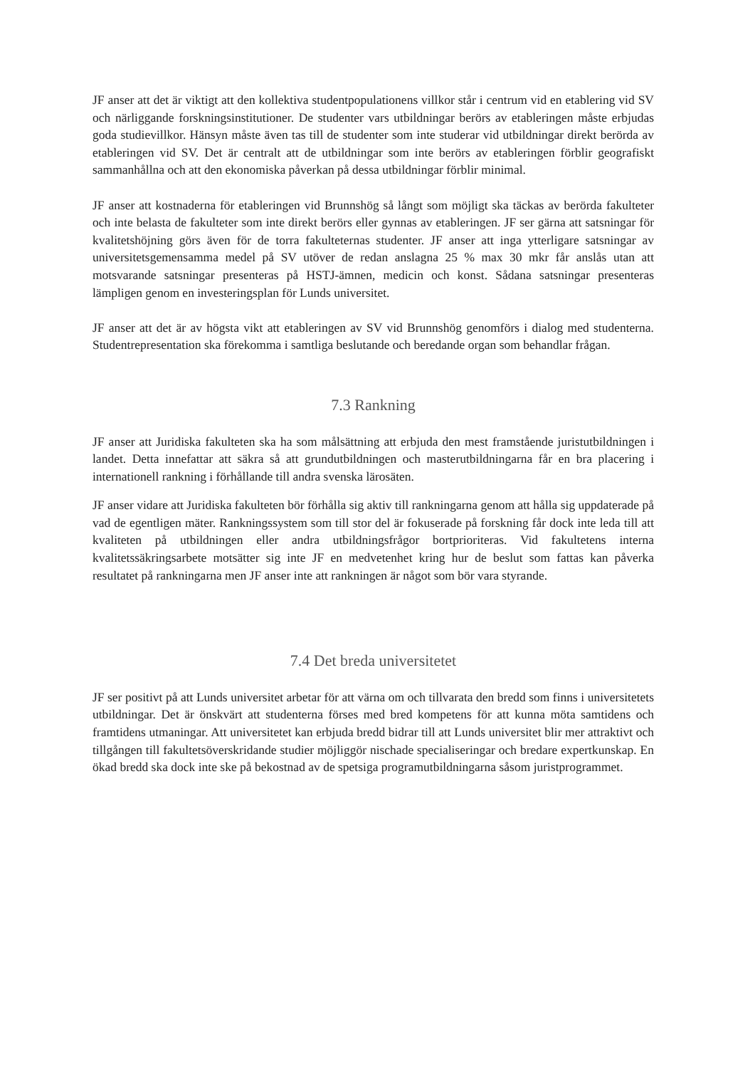JF anser att det är viktigt att den kollektiva studentpopulationens villkor står i centrum vid en etablering vid SV och närliggande forskningsinstitutioner. De studenter vars utbildningar berörs av etableringen måste erbjudas goda studievillkor. Hänsyn måste även tas till de studenter som inte studerar vid utbildningar direkt berörda av etableringen vid SV. Det är centralt att de utbildningar som inte berörs av etableringen förblir geografiskt sammanhållna och att den ekonomiska påverkan på dessa utbildningar förblir minimal.
JF anser att kostnaderna för etableringen vid Brunnshög så långt som möjligt ska täckas av berörda fakulteter och inte belasta de fakulteter som inte direkt berörs eller gynnas av etableringen. JF ser gärna att satsningar för kvalitetshöjning görs även för de torra fakulteternas studenter. JF anser att inga ytterligare satsningar av universitetsgemensamma medel på SV utöver de redan anslagna 25 % max 30 mkr får anslås utan att motsvarande satsningar presenteras på HSTJ-ämnen, medicin och konst. Sådana satsningar presenteras lämpligen genom en investeringsplan för Lunds universitet.
JF anser att det är av högsta vikt att etableringen av SV vid Brunnshög genomförs i dialog med studenterna. Studentrepresentation ska förekomma i samtliga beslutande och beredande organ som behandlar frågan.
7.3 Rankning
JF anser att Juridiska fakulteten ska ha som målsättning att erbjuda den mest framstående juristutbildningen i landet. Detta innefattar att säkra så att grundutbildningen och masterutbildningarna får en bra placering i internationell rankning i förhållande till andra svenska lärosäten.
JF anser vidare att Juridiska fakulteten bör förhålla sig aktiv till rankningarna genom att hålla sig uppdaterade på vad de egentligen mäter. Rankningssystem som till stor del är fokuserade på forskning får dock inte leda till att kvaliteten på utbildningen eller andra utbildningsfrågor bortprioriteras. Vid fakultetens interna kvalitetssäkringsarbete motsätter sig inte JF en medvetenhet kring hur de beslut som fattas kan påverka resultatet på rankningarna men JF anser inte att rankningen är något som bör vara styrande.
7.4 Det breda universitetet
JF ser positivt på att Lunds universitet arbetar för att värna om och tillvarata den bredd som finns i universitetets utbildningar. Det är önskvärt att studenterna förses med bred kompetens för att kunna möta samtidens och framtidens utmaningar. Att universitetet kan erbjuda bredd bidrar till att Lunds universitet blir mer attraktivt och tillgången till fakultetsöverskridande studier möjliggör nischade specialiseringar och bredare expertkunskap. En ökad bredd ska dock inte ske på bekostnad av de spetsiga programutbildningarna såsom juristprogrammet.